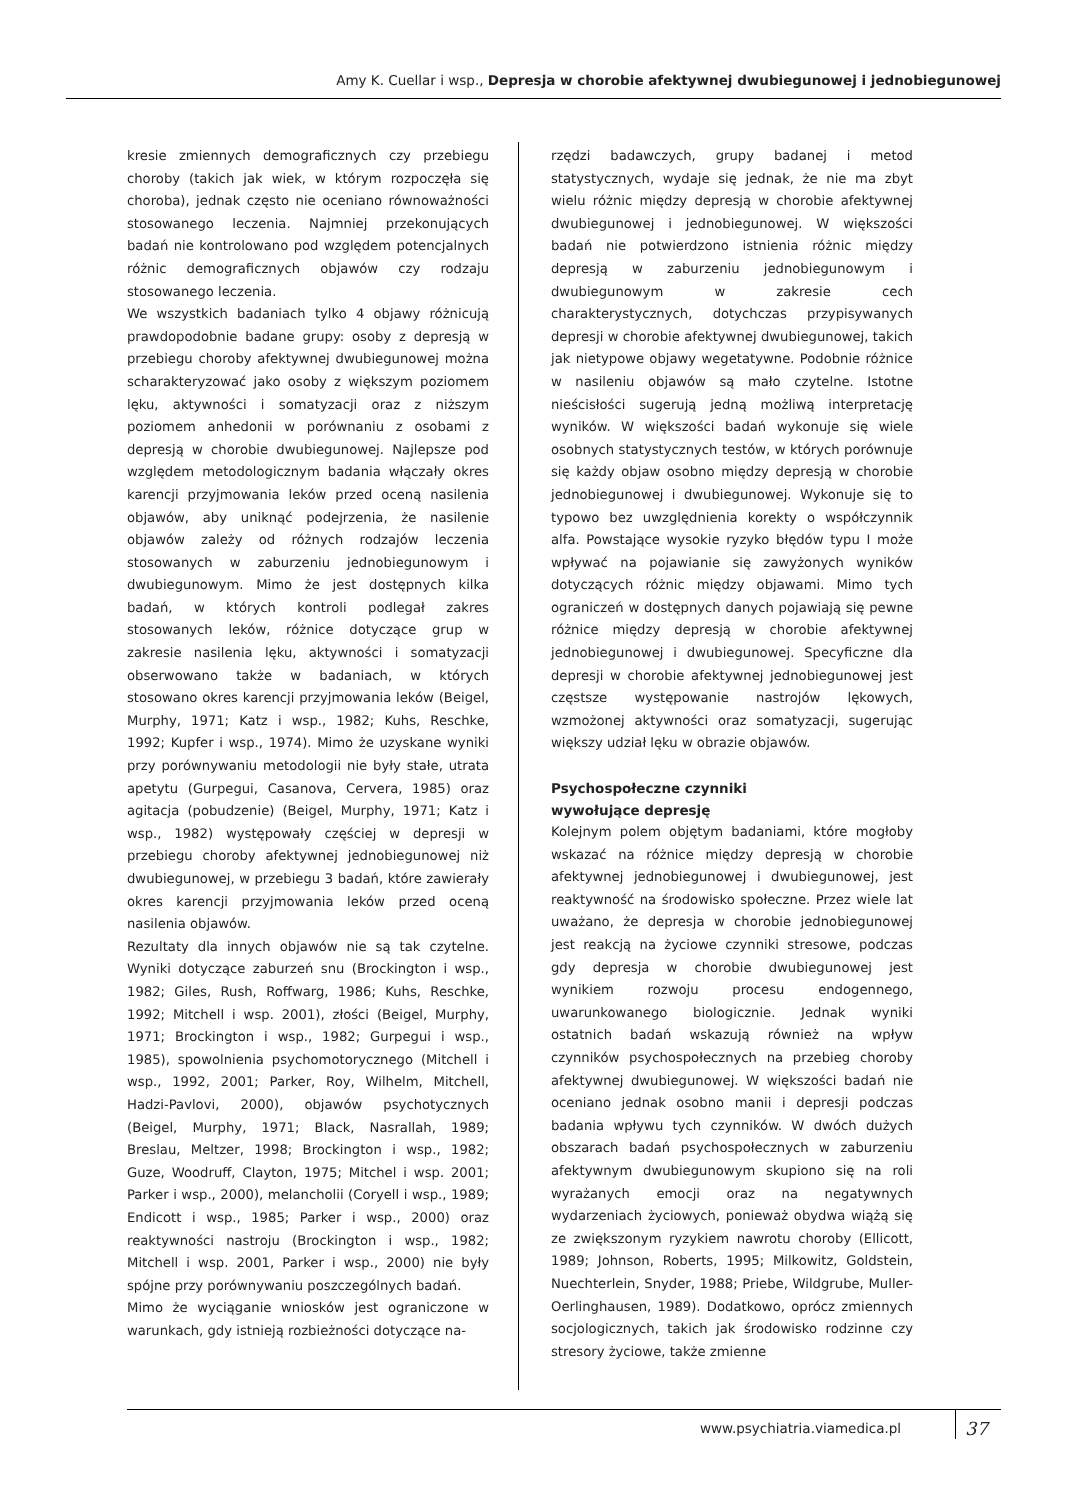Amy K. Cuellar i wsp., Depresja w chorobie afektywnej dwubiegunowej i jednobiegunowej
kresie zmiennych demograficznych czy przebiegu choroby (takich jak wiek, w którym rozpoczęła się choroba), jednak często nie oceniano równoważności stosowanego leczenia. Najmniej przekonujących badań nie kontrolowano pod względem potencjalnych różnic demograficznych objawów czy rodzaju stosowanego leczenia.
We wszystkich badaniach tylko 4 objawy różnicują prawdopodobnie badane grupy: osoby z depresją w przebiegu choroby afektywnej dwubiegunowej można scharakteryzować jako osoby z większym poziomem lęku, aktywności i somatyzacji oraz z niższym poziomem anhedonii w porównaniu z osobami z depresją w chorobie dwubiegunowej. Najlepsze pod względem metodologicznym badania włączały okres karencji przyjmowania leków przed oceną nasilenia objawów, aby uniknąć podejrzenia, że nasilenie objawów zależy od różnych rodzajów leczenia stosowanych w zaburzeniu jednobiegunowym i dwubiegunowym. Mimo że jest dostępnych kilka badań, w których kontroli podlegał zakres stosowanych leków, różnice dotyczące grup w zakresie nasilenia lęku, aktywności i somatyzacji obserwowano także w badaniach, w których stosowano okres karencji przyjmowania leków (Beigel, Murphy, 1971; Katz i wsp., 1982; Kuhs, Reschke, 1992; Kupfer i wsp., 1974). Mimo że uzyskane wyniki przy porównywaniu metodologii nie były stałe, utrata apetytu (Gurpegui, Casanova, Cervera, 1985) oraz agitacja (pobudzenie) (Beigel, Murphy, 1971; Katz i wsp., 1982) występowały częściej w depresji w przebiegu choroby afektywnej jednobiegunowej niż dwubiegunowej, w przebiegu 3 badań, które zawierały okres karencji przyjmowania leków przed oceną nasilenia objawów.
Rezultaty dla innych objawów nie są tak czytelne. Wyniki dotyczące zaburzeń snu (Brockington i wsp., 1982; Giles, Rush, Roffwarg, 1986; Kuhs, Reschke, 1992; Mitchell i wsp. 2001), złości (Beigel, Murphy, 1971; Brockington i wsp., 1982; Gurpegui i wsp., 1985), spowolnienia psychomotorycznego (Mitchell i wsp., 1992, 2001; Parker, Roy, Wilhelm, Mitchell, Hadzi-Pavlovi, 2000), objawów psychotycznych (Beigel, Murphy, 1971; Black, Nasrallah, 1989; Breslau, Meltzer, 1998; Brockington i wsp., 1982; Guze, Woodruff, Clayton, 1975; Mitchel i wsp. 2001; Parker i wsp., 2000), melancholii (Coryell i wsp., 1989; Endicott i wsp., 1985; Parker i wsp., 2000) oraz reaktywności nastroju (Brockington i wsp., 1982; Mitchell i wsp. 2001, Parker i wsp., 2000) nie były spójne przy porównywaniu poszczególnych badań.
Mimo że wyciąganie wniosków jest ograniczone w warunkach, gdy istnieją rozbieżności dotyczące na-
rzędzi badawczych, grupy badanej i metod statystycznych, wydaje się jednak, że nie ma zbyt wielu różnic między depresją w chorobie afektywnej dwubiegunowej i jednobiegunowej. W większości badań nie potwierdzono istnienia różnic między depresją w zaburzeniu jednobiegunowym i dwubiegunowym w zakresie cech charakterystycznych, dotychczas przypisywanych depresji w chorobie afektywnej dwubiegunowej, takich jak nietypowe objawy wegetatywne. Podobnie różnice w nasileniu objawów są mało czytelne. Istotne nieścisłości sugerują jedną możliwą interpretację wyników. W większości badań wykonuje się wiele osobnych statystycznych testów, w których porównuje się każdy objaw osobno między depresją w chorobie jednobiegunowej i dwubiegunowej. Wykonuje się to typowo bez uwzględnienia korekty o współczynnik alfa. Powstające wysokie ryzyko błędów typu I może wpływać na pojawianie się zawyżonych wyników dotyczących różnic między objawami. Mimo tych ograniczeń w dostępnych danych pojawiają się pewne różnice między depresją w chorobie afektywnej jednobiegunowej i dwubiegunowej. Specyficzne dla depresji w chorobie afektywnej jednobiegunowej jest częstsze występowanie nastrojów lękowych, wzmożonej aktywności oraz somatyzacji, sugerując większy udział lęku w obrazie objawów.
Psychospołeczne czynniki
wywołujące depresję
Kolejnym polem objętym badaniami, które mogłoby wskazać na różnice między depresją w chorobie afektywnej jednobiegunowej i dwubiegunowej, jest reaktywność na środowisko społeczne. Przez wiele lat uważano, że depresja w chorobie jednobiegunowej jest reakcją na życiowe czynniki stresowe, podczas gdy depresja w chorobie dwubiegunowej jest wynikiem rozwoju procesu endogennego, uwarunkowanego biologicznie. Jednak wyniki ostatnich badań wskazują również na wpływ czynników psychospołecznych na przebieg choroby afektywnej dwubiegunowej. W większości badań nie oceniano jednak osobno manii i depresji podczas badania wpływu tych czynników. W dwóch dużych obszarach badań psychospołecznych w zaburzeniu afektywnym dwubiegunowym skupiono się na roli wyrażanych emocji oraz na negatywnych wydarzeniach życiowych, ponieważ obydwa wiążą się ze zwiększonym ryzykiem nawrotu choroby (Ellicott, 1989; Johnson, Roberts, 1995; Milkowitz, Goldstein, Nuechterlein, Snyder, 1988; Priebe, Wildgrube, Muller-Oerlinghausen, 1989). Dodatkowo, oprócz zmiennych socjologicznych, takich jak środowisko rodzinne czy stresory życiowe, także zmienne
www.psychiatria.viamedica.pl 37